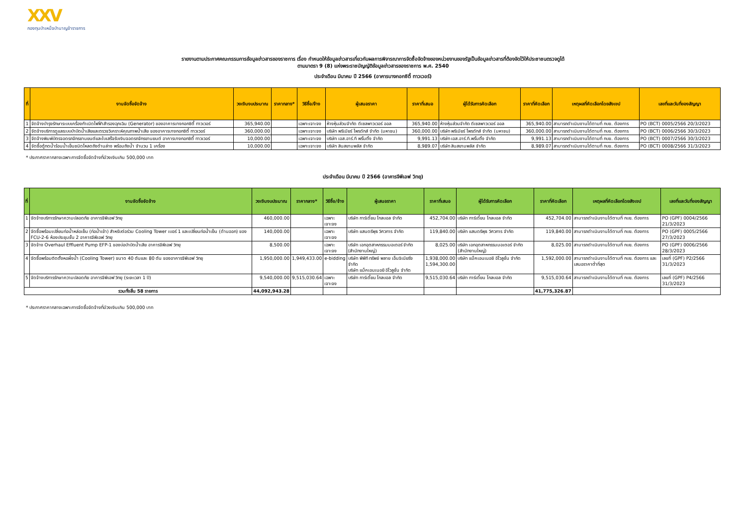XXV
กองทุนบำเหน็จบำนาญข้าราชการ
รายงานตามประกาศคณะกรรมการข้อมูลข่าวสารของราชการ เรื่อง กำหนดให้ข้อมูลข่าวสารเกี่ยวกับผลการพิจารณาการจัดซื้อจัดจ้างของหน่วยงานของรัฐเป็นข้อมูลข่าวสารที่ต้องจัดไว้ให้ประชาชนตรวจดูได้
ตามมาตรา 9 (8) แห่งพระราชบัญญัติข้อมูลข่าวสารของราชการ พ.ศ. 2540
ประจำเดือน มีนาคม ปี 2566 (อาคารบางกอกซิตี้ ทาวเวอร์)
| ที่ | งานจัดซื้อจัดจ้าง | วงเงินงบประมาณ | ราคากลาง* | วิธีซื้อ/จ้าง | ผู้เสนอราคา | ราคาที่เสนอ | ผู้ได้รับการคัดเลือก | ราคาที่คัดเลือก | เหตุผลที่คัดเลือกโดยสังเขป | เลขที่และวันที่ของสัญญา |
| --- | --- | --- | --- | --- | --- | --- | --- | --- | --- | --- |
| 1 | จัดจ้างบำรุงรักษาระบบเครื่องกำเนิดไฟฟ้าสำรองฉุกเฉิน (Generator) ของอาคารบางกอกซิตี้ ทาวเวอร์ | 365,940.00 | | เฉพาะเจาะจง | ห้างหุ้นส่วนจำกัด ดีเซลพาวเวอร์ ออล | 365,940.00 | ห้างหุ้นส่วนจำกัด ดีเซลพาวเวอร์ ออล | 365,940.00 | สามารถดำเนินงานได้ตามที่ กบข. ต้องการ | PO (BCT) 0005/2566 20/3/2023 |
| 2 | จัดจ้างบริการดูแลระบบบำบัดน้ำเสียและตรวจวิเคราะห์คุณภาพน้ำเสีย ของอาคารบางกอกซิตี้ ทาวเวอร์ | 360,000.00 | | เฉพาะเจาะจง | บริษัท พรีเมียร์ โพรดักส์ จำกัด (มหาชน) | 360,000.00 | บริษัท พรีเมียร์ โพรดักส์ จำกัด (มหาชน) | 360,000.00 | สามารถดำเนินงานได้ตามที่ กบข. ต้องการ | PO (BCT) 0006/2566 30/3/2023 |
| 3 | จัดจ้างพิมพ์บัตรจอดรถจักรยานยนต์และใบเสร็จรับเงินจอดรถจักรยานยนต์ อาคารบางกอกซิตี้ ทาวเวอร์ | 10,000.00 | | เฉพาะเจาะจง | บริษัท เอส.อาร์.ที พริ้นติ้ง จำกัด | 9,991.13 | บริษัท เอส.อาร์.ที.พริ้นติ้ง จำกัด | 9,991.13 | สามารถดำเนินงานได้ตามที่ กบข. ต้องการ | PO (BCT) 0007/2566 30/3/2023 |
| 4 | จัดซื้อตู้กดน้ำร้อนน้ำเย็นชนิดโหลดถังด้านล่าง พร้อมถังน้ำ จำนวน 1 เครื่อง | 10,000.00 | | เฉพาะเจาะจง | บริษัท สินสยามพลัส จำกัด | 8,989.07 | บริษัท สินสยามพลัส จำกัด | 8,989.07 | สามารถดำเนินงานได้ตามที่ กบข. ต้องการ | PO (BCT) 0008/2566 31/3/2023 |
* ประกาศราคากลางเฉพาะการจัดซื้อจัดจ้างที่มีวงเงินเกิน 500,000 บาท
ประจำเดือน มีนาคม ปี 2566 (อาคารจีพีเอฟ วิทยุ)
| ที่ | งานจัดซื้อจัดจ้าง | วงเงินงบประมาณ | ราคากลาง* | วิธีซื้อ/จ้าง | ผู้เสนอราคา | ราคาที่เสนอ | ผู้ได้รับการคัดเลือก | ราคาที่คัดเลือก | เหตุผลที่คัดเลือกโดยสังเขป | เลขที่และวันที่ของสัญญา |
| --- | --- | --- | --- | --- | --- | --- | --- | --- | --- | --- |
| 1 | จัดจ้างบริการรักษาความปลอดภัย อาคารจีพีเอฟ วิทยุ | 460,000.00 | | เฉพาะเจาะจง | บริษัท การ์เดี้ยน โกลบอล จำกัด | 452,704.00 | บริษัท การ์เดี้ยน โกลบอล จำกัด | 452,704.00 | สามารถดำเนินงานได้ตามที่ กบข. ต้องการ | PO (GPF) 0004/2566 21/3/2023 |
| 2 | จัดซื้อพร้อมเปลี่ยนท่อน้ำหล่อเย็น (ท่อน้ำเข้า) สำหรับต่อร่วม Cooling Tower เบอร์ 1 และเปลี่ยนท่อน้ำเย็น (ด้านออก) ของ FCU-2-6 ห้องประชุมชั้น 2 อาคารจีพีเอฟ วิทยุ | 140,000.00 | | เฉพาะเจาะจง | บริษัท แสนดรีพุธ วิศวการ จำกัด | 119,840.00 | บริษัท แสนดรีพุธ วิศวการ จำกัด | 119,840.00 | สามารถดำเนินงานได้ตามที่ กบข. ต้องการ | PO (GPF) 0005/2566 27/3/2023 |
| 3 | จัดจ้าง Overhaul Effluent Pump EFP-1 ของบ่อบำบัดน้ำเสีย อาคารจีพีเอฟ วิทยุ | 8,500.00 | | เฉพาะเจาะจง | บริษัท เอกอุตสาหกรรมมอเตอร์ จำกัด (สำนักงานใหญ่) | 8,025.00 | บริษัท เอกอุตสาหกรรมมอเตอร์ จำกัด (สำนักงานใหญ่) | 8,025.00 | สามารถดำเนินงานได้ตามที่ กบข. ต้องการ | PO (GPF) 0006/2566 28/3/2023 |
| 4 | จัดซื้อพร้อมติดตั้งหอผึ่งน้ำ (Cooling Tower) ขนาด 40 ตันและ 80 ตัน ของอาคารจีพีเอฟ วิทยุ | 1,950,000.00 | 1,949,433.00 | e-bidding | บริษัท พีพีที ทรัพย์ พลาย เอ็นจิเนียริ่ง จำกัด บริษัท แม็คเอนเนอยี อีโวลูชั่น จำกัด | 1,938,000.00 1,594,300.00 | บริษัท แม็คเอนเนอยี อีโวลูชั่น จำกัด | 1,592,000.00 | สามารถดำเนินงานได้ตามที่ กบข. ต้องการ และเสนอราคาต่ำที่สุด | เลขที่ (GPF) P2/2566 31/3/2023 |
| 5 | จัดจ้างบริการรักษาความปลอดภัย อาคารจีพีเอฟ วิทยุ (ระยะเวลา 1 ปี) | 9,540,000.00 | 9,515,030.64 | เฉพาะเจาะจง | บริษัท การ์เดี้ยน โกลบอล จำกัด | 9,515,030.64 | บริษัท การ์เดี้ยน โกลบอล จำกัด | 9,515,030.64 | สามารถดำเนินงานได้ตามที่ กบข. ต้องการ | เลขที่ (GPF) P4/2566 31/3/2023 |
| รวมทั้งสิ้น 58 รายการ | | 44,092,943.28 | | | | | | 41,775,326.87 | | |
* ประกาศราคากลางเฉพาะการจัดซื้อจัดจ้างที่มีวงเงินเกิน 500,000 บาท